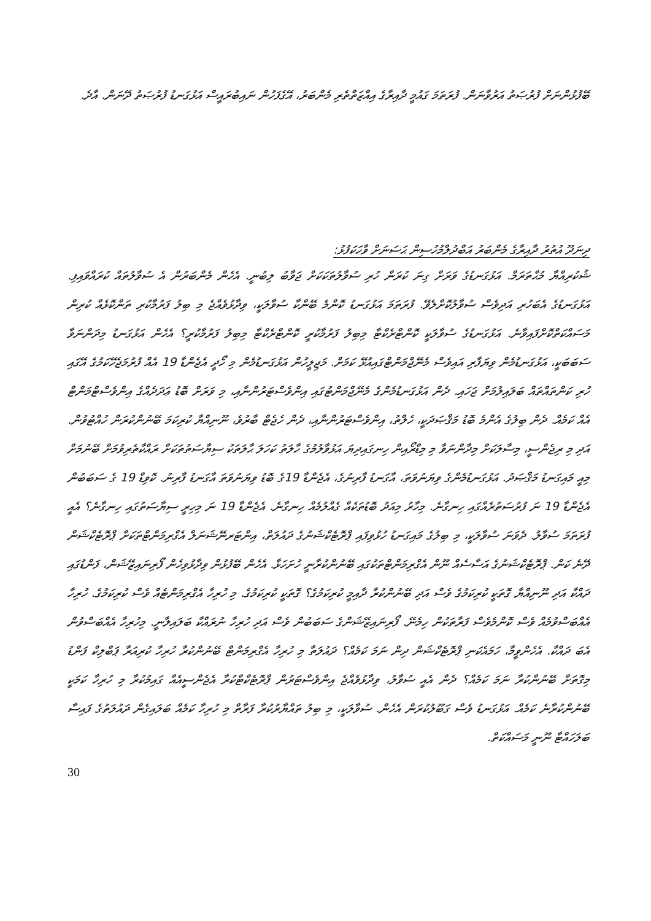ބޭފުޅުންނަށް ފުރުޞަތު އަރުވާނަން. ފުރަތަމަ ގައުމީ ދާއިރާގެ އިއްޒަތްތެރި މެންބަރު، އޭގެފަހުން ނައިބުރައީސް އަޅުގަނޑު ފުރުޞަތު ދޭނަން. އާދެ.
ދިނަދޫ އުތުރު ދާއިރާގެ މެންބަރު އަބްދުލްމުހުސިން ޙަސަނަށް ވާހަކަފުޅު:
ޝުކުރިއްޔާ މުޙްތަރަމް. އަޅުގަނޑުގެ ވަރަށް ގިނަ ކުރަން ހުރި ސުވާލުތަކަކަށް ޖަވާބު ލިބުނީ. އެހެން މެންބަރުން އެ ސުވާލުތައް ކުރައްވައިފި. އަޅުގަނޑުގެ އެބަހުރި އަދިވެސް ސުވާލުކޮށްލެވޭ. ފުރަތަމަ އަޅުގަނޑު ކޮންމެ ބޭންކާ ސުވާލަކީ، ވިދާޅުވެއްޖެ މި ބިލު ފަރުމާކުރި ތަންކޮޅެއް ކުރިން މަސައްކަތްކޮށްފައިވާނެ. އަޅުގަނޑުގެ ސުވާލަކީ ކޮންޓްރެކްޓާ މިބިލު ފަރުމާކުރީ ކޮންޓްރެކްޓާ މިބިލު ފަރުމާކުރީ؟ އެހެން އަޅުގަނޑު މިދަންނަވާ ސަބަބަކީ، އަޅުގަނޑުމެން ވިޔަފާރި އައިވެސް މެނޭޖްމަންޓްގައިއުޅޭ ކަމަށް. މަޖިލީހުން އަޅުގަނޑުމެން މި ހޯދީ އެޖެންޑާ 19 އެއް ފުރުމަޖެހޭކަމުގެ އޭގައި ހުރި ކަންތައްތައް ބަލައިލުމަށް ޖަހައި. ދެން އަޅުގަނޑުމެންގެ މެނޭޖްމަންޓުގައި އިންވެސްޓަރުންނާއި، މި ވަރަށް ބޮޑު ޢަދަދެއްގެ އިންވެސްޓްމަންޓް އެއް ކަމެއް. ދެން ބިލުގެ އެންމެ ބޮޑު މަޤްޞަދަކީ، ހެލްތު، އިންވެސްޓަރުންނާއި، ދެން ހެޖެޓް ބާރުވެ، ނޫނިއްޔާ ކުރިކަމަ ބޭނުންކުރަން ހުއްޓުވުން. އަދި މި ރިޖެންސީ، މިސާލަކަށް މިދާންނަވާ މި މިޑްރޯއިން ހިނގައިދިޔަ އަޅުވާލުމުގެ ހާލަތު ކަހަލަ ޙާލަތަކު ސިޔާސަތުތަކަށް ރައްކާތެރިވުމަށް ބޭނުމަށް މިއީ މައިގަނޑު މަޤްޞަދު. އަޅުގަނޑުމެންގެ ވިޔަނުވަތަ، އާގަނޑު ފާރިނުގެ، އެޖެންޑާ 19ގެ ބޮޑު ވިޔަނުވަތަ އާގަނޑު ފާރިނު. ކޮވިޑް 19 ގެ ސަބަބުން އެޖެންޑާ 19 ނަ ފުރުސަތުރެއްގައި ހިނގާނެ. މިހާރު މިއަދު ބޮޑުތަކެއް ގެއްލުމެއް ހިނގާނެ. އެޖެންޑާ 19 ނަ މިހިރީ ސިޔާސަތުގައި ހިނގާނެ؟ އެއީ ފުރަތަމަ ސުވާލު. ދެވަނަ ސުވާލަކީ، މި ބިލުގެ މައިގަނޑު ހުޅުވިފައި ޕްރޮޓެކްޝަނުގެ ދައުލަތް، އިންޓަރނޭޝަނަލް އެގްރިމަންޓްތަކަށް ޕްރޮޓެކްޝަން ދޭނެ ކަން. ޕްރޮޓެކްޝަނުގެ އަސާސެއް ނޫން އެގްރިމަންޓްތަކުގައި ބޭނުންކުރާނީ ހުށަހަޅާ. އެހެން ބޭފުޅުން ވިދާޅުވިހެން ފޯރިނައިޒޭޝަން، ފަންޑުގައި ދައްކާ އަދި ނޫނިއްޔާ ގޮތަކީ ކުރިކަމުގެ ވެސް އަދި ބޭނުންކުރާ ދާއިމީ ކުރިކަމުގެ؟ ގޮތަކީ ކުރިކަމުގެ. މި ހުރިހާ އެގްރިމަންޓެއް ވެސް ކުރިކަމުގެ. ހުރިހާ އެއްބަސްވުމެއް ވެސް ކޮންމެވެސް ފަރާތަކުން ހިމެނޭ. ފޯރިނައިޒޭޝަންގެ ސަބަބުން ވެސް އަދި ހުރިހާ ނުރައްކާ ބަލައިލާނީ. މިހުރިހާ އެއްބަސްވުން އެބަ ދައްކާ. އެހެންވީމާ، ހަމައެކަނި ޕްރޮޓެކްޝަން ދިން ނަމަ ކަމެއް؟ ދައުލަތާ މި ހުރިހާ އެގްރިމަންޓް ބޭނުންކުރާ ހުރިހާ ކުރިއަރާ ޕަބްލިކް ފަންޑު މިގޮތަށް ބޭނުންކުރާ ނަމަ ކަމެއް؟ ދެން އެއީ ސުވާލު، ވިދާޅުވެއްޖެ އިންވެސްޓަރުން ޕްރޮޓެކްޓްކުރާ އެޖެންސީއެއް ގައިމުކުރާ މި ހުރިހާ ކަމަކީ ބޭނުންކުރާނެ ކަމެއް. އަޅުގަނޑު ވެސް ގަބޫލުކުރަން އެހެން. ސުވާލަކީ، މި ބިލު ތައްޔާރުކުރާ ފަރާތް މި ހުރިހާ ކަމެއް ބަލައިގެން ދައުލަތުގެ ފައިސާ ބަލަހައްޓާ ނޫނީ މަސައްކަތް.
30